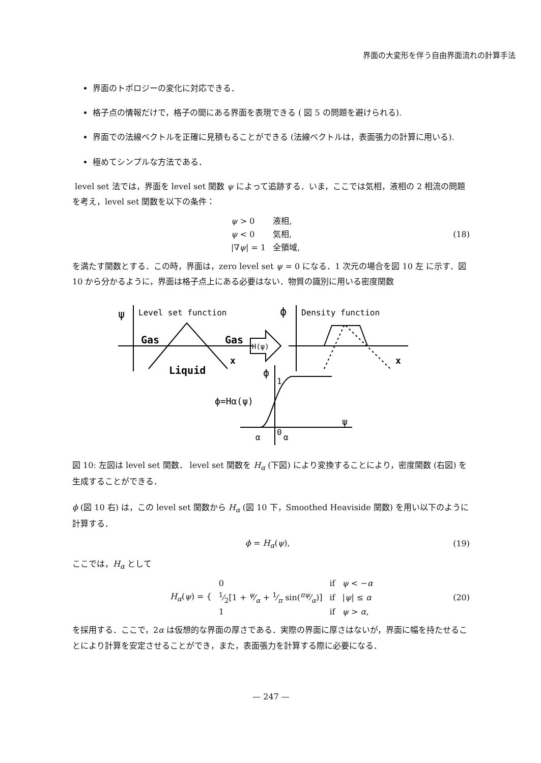界面の大変形を伴う自由界面流れの計算手法
界面のトポロジーの変化に対応できる．
格子点の情報だけで，格子の間にある界面を表現できる ( 図 5 の問題を避けられる).
界面での法線ベクトルを正確に見積もることができる (法線ベクトルは，表面張力の計算に用いる).
極めてシンプルな方法である．
level set 法では，界面を level set 関数 ψ によって追跡する．いま，ここでは気相，液相の 2 相流の問題を考え，level set 関数を以下の条件：
| ψ > 0 | 液相, |
| ψ < 0 | 気相, |
| /∇ ψ / = 1 | 全領域, |
(18)
を満たす関数とする．この時，界面は，zero level set ψ = 0 になる．1 次元の場合を図 10 左 に示す．図 10 から分かるように，界面は格子点上にある必要はない．物質の識別に用いる密度関数
ψ
Level set function
Gas
Gas
x
Liquid
H(ψ)
ϕ
Density function
x
ϕ
1
ϕ=Hα(ψ)
0
ψ
α
α
図 10: 左図は level set 関数． level set 関数を H<sub>α</sub> (下図) により変換することにより，密度関数 (右図) を生成することができる．
ϕ (図 10 右) は，この level set 関数から H<sub>α</sub> (図 10 下，Smoothed Heaviside 関数) を用い以下のように計算する．
ϕ = H<sub>α</sub>(ψ), (19)
ここでは，H<sub>α</sub> として
| H<sub>α</sub> ( ψ ) = { | 0 | if | ψ < − α |
| | 1⁄2[1 + ψ⁄α + 1⁄π sin(πψ⁄α)] | if | / ψ / ≤ α |
| | 1 | if | ψ > α , |
(20)
を採用する．ここで，2α は仮想的な界面の厚さである．実際の界面に厚さはないが，界面に幅を持たせることにより計算を安定させることができ，また，表面張力を計算する際に必要になる．
— 247 —